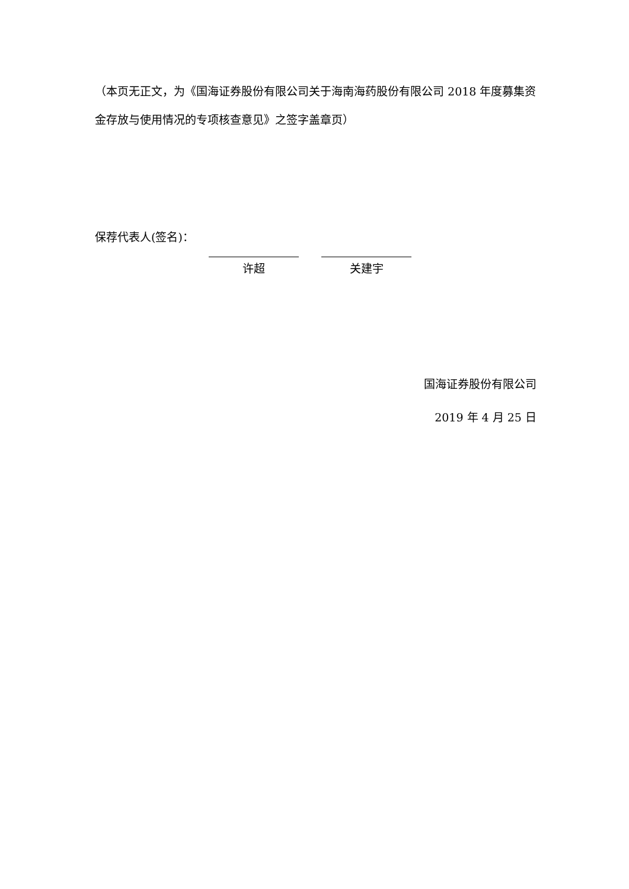（本页无正文，为《国海证券股份有限公司关于海南海药股份有限公司 2018 年度募集资金存放与使用情况的专项核查意见》之签字盖章页）
保荐代表人(签名)：
许超 关建宇
国海证券股份有限公司
2019 年 4 月 25 日